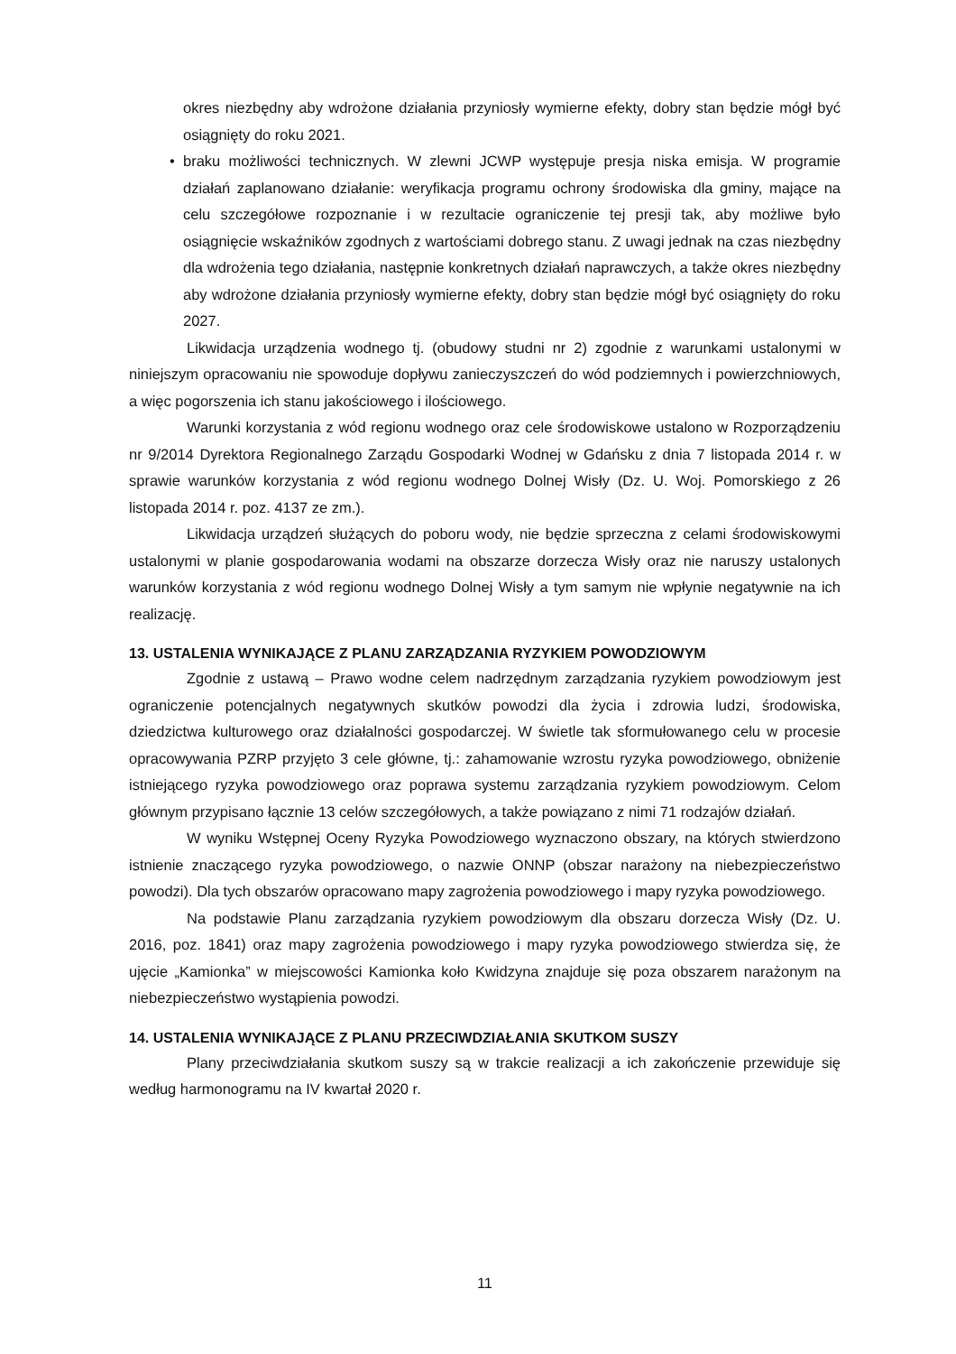okres niezbędny aby wdrożone działania przyniosły wymierne efekty, dobry stan będzie mógł być osiągnięty do roku 2021.
• braku możliwości technicznych. W zlewni JCWP występuje presja niska emisja. W programie działań zaplanowano działanie: weryfikacja programu ochrony środowiska dla gminy, mające na celu szczegółowe rozpoznanie i w rezultacie ograniczenie tej presji tak, aby możliwe było osiągnięcie wskaźników zgodnych z wartościami dobrego stanu. Z uwagi jednak na czas niezbędny dla wdrożenia tego działania, następnie konkretnych działań naprawczych, a także okres niezbędny aby wdrożone działania przyniosły wymierne efekty, dobry stan będzie mógł być osiągnięty do roku 2027.
Likwidacja urządzenia wodnego tj. (obudowy studni nr 2) zgodnie z warunkami ustalonymi w niniejszym opracowaniu nie spowoduje dopływu zanieczyszczeń do wód podziemnych i powierzchniowych, a więc pogorszenia ich stanu jakościowego i ilościowego.
Warunki korzystania z wód regionu wodnego oraz cele środowiskowe ustalono w Rozporządzeniu nr 9/2014 Dyrektora Regionalnego Zarządu Gospodarki Wodnej w Gdańsku z dnia 7 listopada 2014 r. w sprawie warunków korzystania z wód regionu wodnego Dolnej Wisły (Dz. U. Woj. Pomorskiego z 26 listopada 2014 r. poz. 4137 ze zm.).
Likwidacja urządzeń służących do poboru wody, nie będzie sprzeczna z celami środowiskowymi ustalonymi w planie gospodarowania wodami na obszarze dorzecza Wisły oraz nie naruszy ustalonych warunków korzystania z wód regionu wodnego Dolnej Wisły a tym samym nie wpłynie negatywnie na ich realizację.
13. USTALENIA WYNIKAJĄCE Z PLANU ZARZĄDZANIA RYZYKIEM POWODZIOWYM
Zgodnie z ustawą – Prawo wodne celem nadrzędnym zarządzania ryzykiem powodziowym jest ograniczenie potencjalnych negatywnych skutków powodzi dla życia i zdrowia ludzi, środowiska, dziedzictwa kulturowego oraz działalności gospodarczej. W świetle tak sformułowanego celu w procesie opracowywania PZRP przyjęto 3 cele główne, tj.: zahamowanie wzrostu ryzyka powodziowego, obniżenie istniejącego ryzyka powodziowego oraz poprawa systemu zarządzania ryzykiem powodziowym. Celom głównym przypisano łącznie 13 celów szczegółowych, a także powiązano z nimi 71 rodzajów działań.
W wyniku Wstępnej Oceny Ryzyka Powodziowego wyznaczono obszary, na których stwierdzono istnienie znaczącego ryzyka powodziowego, o nazwie ONNP (obszar narażony na niebezpieczeństwo powodzi). Dla tych obszarów opracowano mapy zagrożenia powodziowego i mapy ryzyka powodziowego.
Na podstawie Planu zarządzania ryzykiem powodziowym dla obszaru dorzecza Wisły (Dz. U. 2016, poz. 1841) oraz mapy zagrożenia powodziowego i mapy ryzyka powodziowego stwierdza się, że ujęcie „Kamionka” w miejscowości Kamionka koło Kwidzyna znajduje się poza obszarem narażonym na niebezpieczeństwo wystąpienia powodzi.
14. USTALENIA WYNIKAJĄCE Z PLANU PRZECIWDZIAŁANIA SKUTKOM SUSZY
Plany przeciwdziałania skutkom suszy są w trakcie realizacji a ich zakończenie przewiduje się według harmonogramu na IV kwartał 2020 r.
11